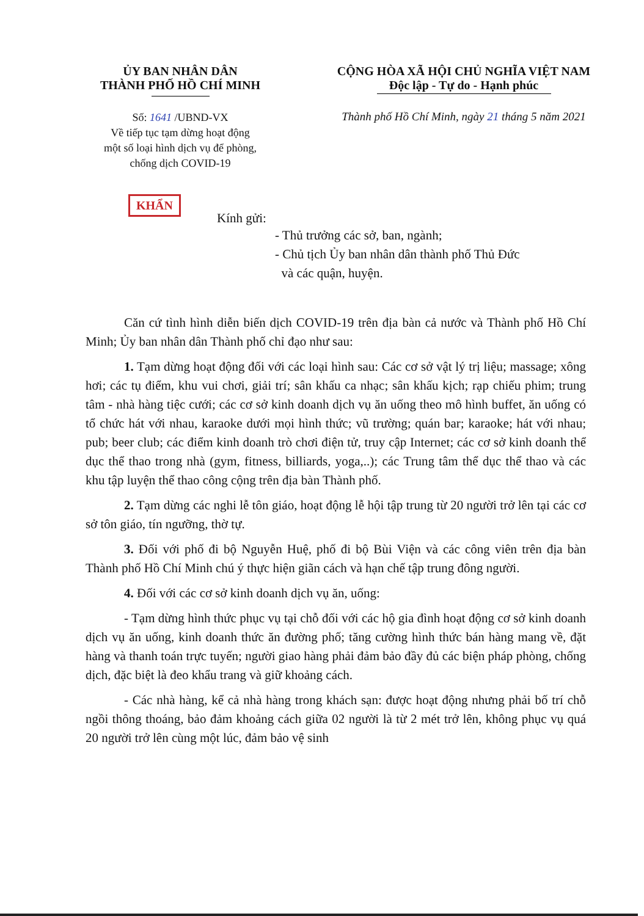ỦY BAN NHÂN DÂN
THÀNH PHỐ HỒ CHÍ MINH
CỘNG HÒA XÃ HỘI CHỦ NGHĨA VIỆT NAM
Độc lập - Tự do - Hạnh phúc
Số: 1641 /UBND-VX
Về tiếp tục tạm dừng hoạt động
một số loại hình dịch vụ để phòng,
chống dịch COVID-19
Thành phố Hồ Chí Minh, ngày 21 tháng 5 năm 2021
KHẨN
Kính gửi:
- Thủ trưởng các sở, ban, ngành;
- Chủ tịch Ủy ban nhân dân thành phố Thủ Đức
và các quận, huyện.
Căn cứ tình hình diễn biến dịch COVID-19 trên địa bàn cả nước và Thành phố Hồ Chí Minh; Ủy ban nhân dân Thành phố chỉ đạo như sau:
1. Tạm dừng hoạt động đối với các loại hình sau: Các cơ sở vật lý trị liệu; massage; xông hơi; các tụ điểm, khu vui chơi, giải trí; sân khấu ca nhạc; sân khấu kịch; rạp chiếu phim; trung tâm - nhà hàng tiệc cưới; các cơ sở kinh doanh dịch vụ ăn uống theo mô hình buffet, ăn uống có tổ chức hát với nhau, karaoke dưới mọi hình thức; vũ trường; quán bar; karaoke; hát với nhau; pub; beer club; các điểm kinh doanh trò chơi điện tử, truy cập Internet; các cơ sở kinh doanh thể dục thể thao trong nhà (gym, fitness, billiards, yoga,..); các Trung tâm thể dục thể thao và các khu tập luyện thể thao công cộng trên địa bàn Thành phố.
2. Tạm dừng các nghi lễ tôn giáo, hoạt động lễ hội tập trung từ 20 người trở lên tại các cơ sở tôn giáo, tín ngưỡng, thờ tự.
3. Đối với phố đi bộ Nguyễn Huệ, phố đi bộ Bùi Viện và các công viên trên địa bàn Thành phố Hồ Chí Minh chú ý thực hiện giãn cách và hạn chế tập trung đông người.
4. Đối với các cơ sở kinh doanh dịch vụ ăn, uống:
- Tạm dừng hình thức phục vụ tại chỗ đối với các hộ gia đình hoạt động cơ sở kinh doanh dịch vụ ăn uống, kinh doanh thức ăn đường phố; tăng cường hình thức bán hàng mang về, đặt hàng và thanh toán trực tuyến; người giao hàng phải đảm bảo đầy đủ các biện pháp phòng, chống dịch, đặc biệt là đeo khẩu trang và giữ khoảng cách.
- Các nhà hàng, kể cả nhà hàng trong khách sạn: được hoạt động nhưng phải bố trí chỗ ngồi thông thoáng, bảo đảm khoảng cách giữa 02 người là từ 2 mét trở lên, không phục vụ quá 20 người trở lên cùng một lúc, đảm bảo vệ sinh